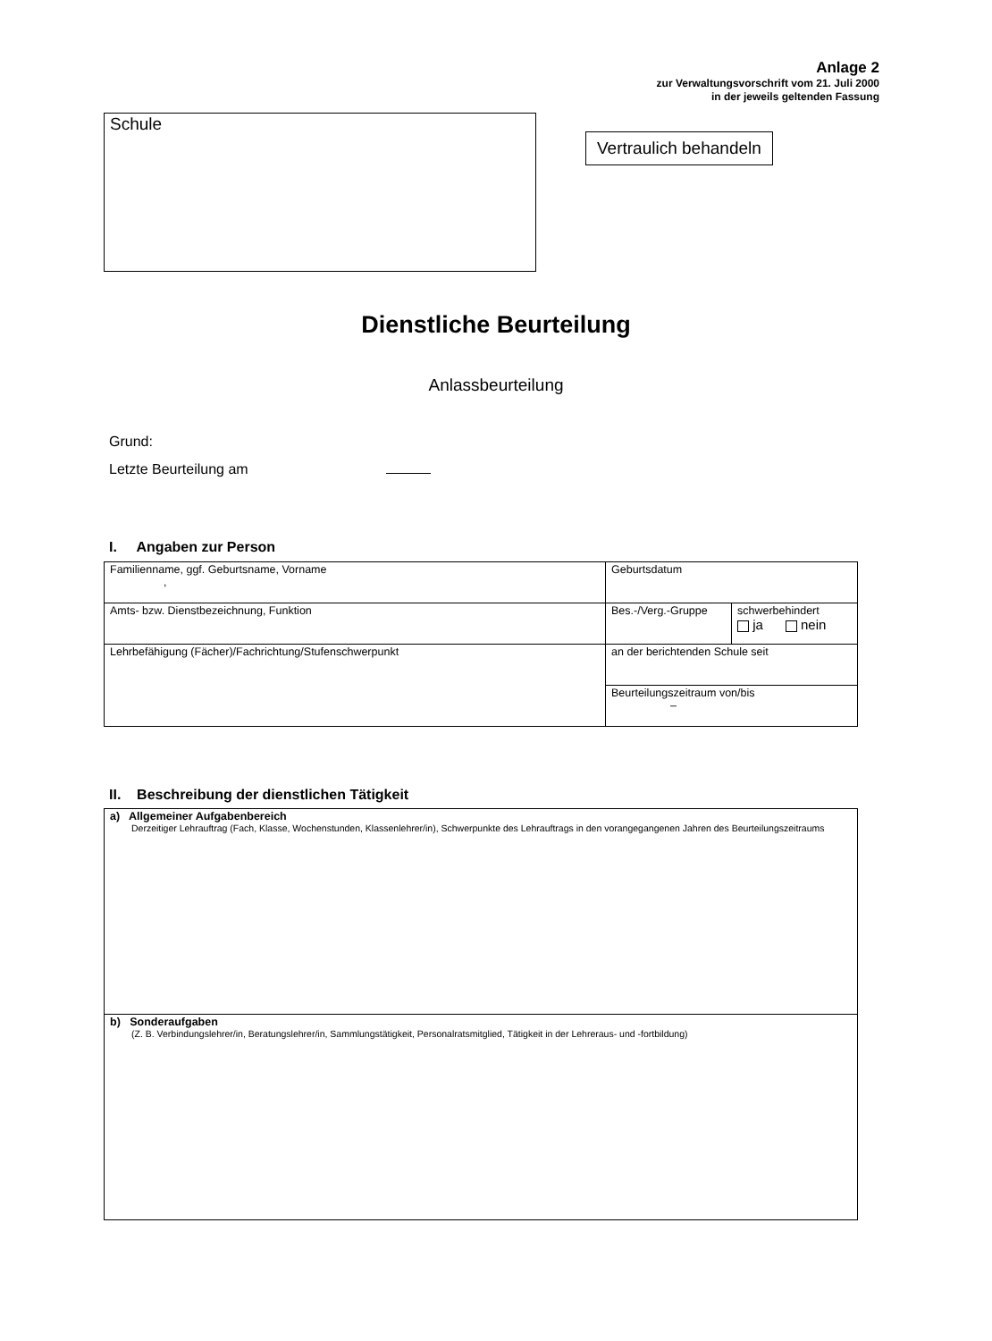Anlage 2
zur Verwaltungsvorschrift vom 21. Juli 2000
in der jeweils geltenden Fassung
Schule
Vertraulich behandeln
Dienstliche Beurteilung
Anlassbeurteilung
Grund:
Letzte Beurteilung am
I. Angaben zur Person
| Familienname, ggf. Geburtsname, Vorname , | Geburtsdatum | |
| Amts- bzw. Dienstbezeichnung, Funktion | Bes.-/Verg.-Gruppe | schwerbehindert ja nein |
| Lehrbefähigung (Fächer)/Fachrichtung/Stufenschwerpunkt | an der berichtenden Schule seit | |
| | Beurteilungszeitraum von/bis – | |
II. Beschreibung der dienstlichen Tätigkeit
| a) Allgemeiner Aufgabenbereich Derzeitiger Lehrauftrag (Fach, Klasse, Wochenstunden, Klassenlehrer/in), Schwerpunkte des Lehrauftrags in den vorangegangenen Jahren des Beurteilungszeitraums |
| b) Sonderaufgaben (Z. B. Verbindungslehrer/in, Beratungslehrer/in, Sammlungstätigkeit, Personalratsmitglied, Tätigkeit in der Lehreraus- und -fortbildung) |